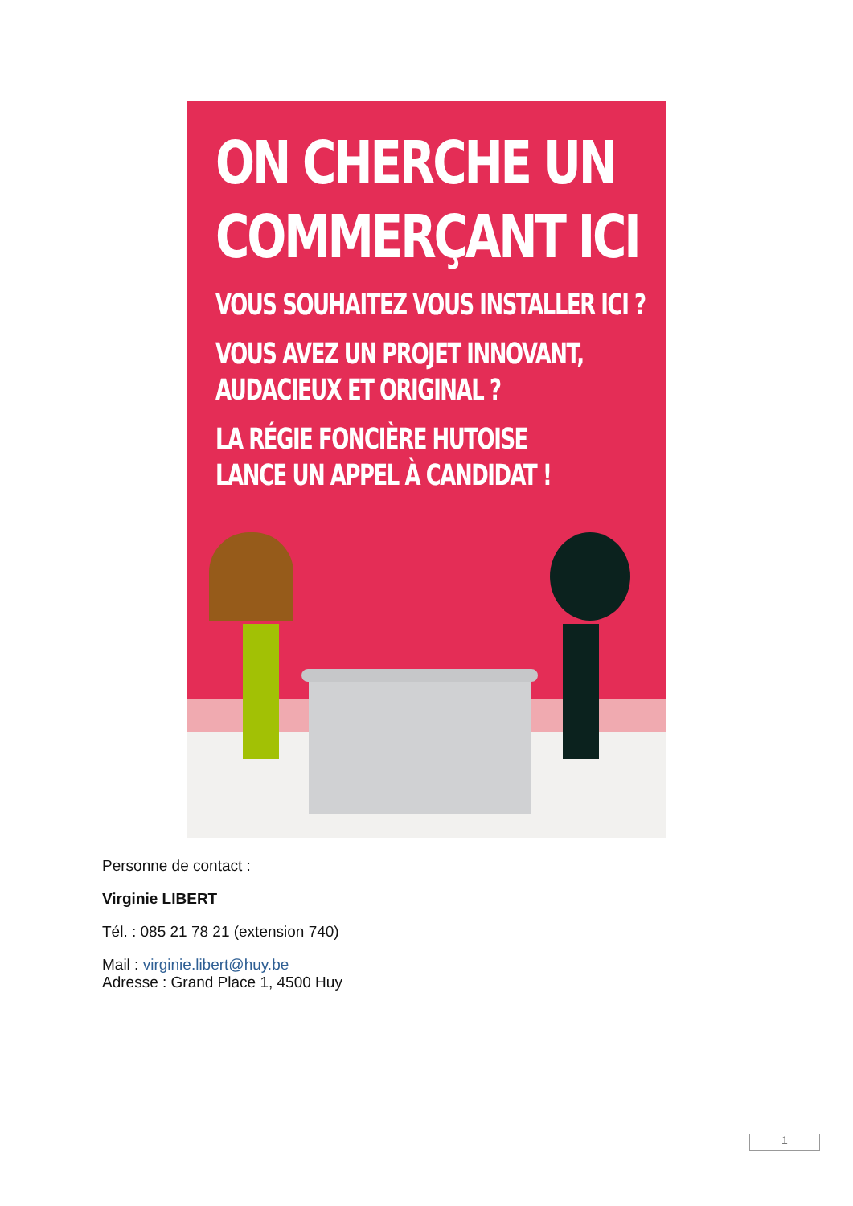ON CHERCHE UN
COMMERÇANT ICI
VOUS SOUHAITEZ VOUS INSTALLER ICI ?
VOUS AVEZ UN PROJET INNOVANT,
AUDACIEUX ET ORIGINAL ?
LA RÉGIE FONCIÈRE HUTOISE
LANCE UN APPEL À CANDIDAT !
Personne de contact :
Virginie LIBERT
Tél. : 085 21 78 21 (extension 740)
Mail : virginie.libert@huy.be
Adresse : Grand Place 1, 4500 Huy
1